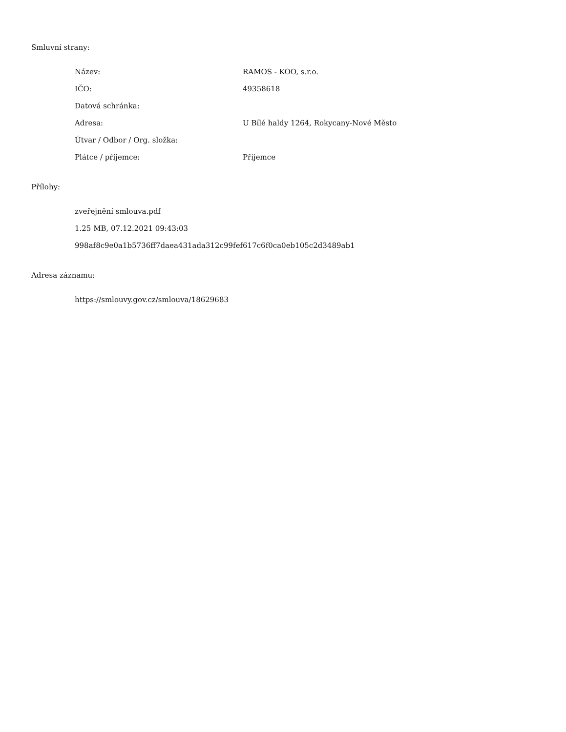Smluvní strany:
| Název: | RAMOS - KOO, s.r.o. |
| IČO: | 49358618 |
| Datová schránka: | |
| Adresa: | U Bílé haldy 1264, Rokycany-Nové Město |
| Útvar / Odbor / Org. složka: | |
| Plátce / příjemce: | Příjemce |
Přílohy:
zveřejnění smlouva.pdf
1.25 MB, 07.12.2021 09:43:03
998af8c9e0a1b5736ff7daea431ada312c99fef617c6f0ca0eb105c2d3489ab1
Adresa záznamu:
https://smlouvy.gov.cz/smlouva/18629683